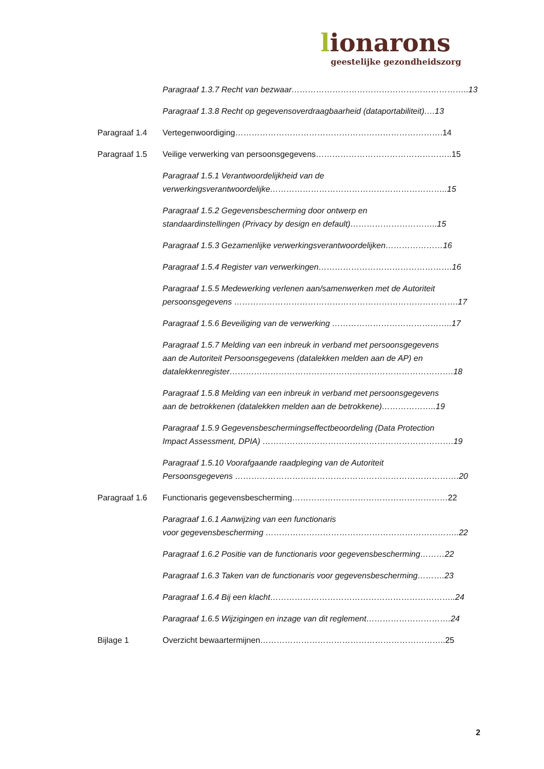lionarons
geestelijke gezondheidszorg
Paragraaf 1.3.7 Recht van bezwaar………………………………………………………..13
Paragraaf 1.3.8 Recht op gegevensoverdraagbaarheid (dataportabiliteit)….13
Paragraaf 1.4 Vertegenwoordiging………………………………………………………………….14
Paragraaf 1.5 Veilige verwerking van persoonsgegevens…………………………………………..15
Paragraaf 1.5.1 Verantwoordelijkheid van de
verwerkingsverantwoordelijke………………………………………………………..15
Paragraaf 1.5.2 Gegevensbescherming door ontwerp en
standaardinstellingen (Privacy by design en default)…………………………..15
Paragraaf 1.5.3 Gezamenlijke verwerkingsverantwoordelijken…………………16
Paragraaf 1.5.4 Register van verwerkingen………………………………………….16
Paragraaf 1.5.5 Medewerking verlenen aan/samenwerken met de Autoriteit
persoonsgegevens ……………………………………………………………………….17
Paragraaf 1.5.6 Beveiliging van de verwerking ……………………………………..17
Paragraaf 1.5.7 Melding van een inbreuk in verband met persoonsgegevens
aan de Autoriteit Persoonsgegevens (datalekken melden aan de AP) en
datalekkenregister……………………………………………………………………….18
Paragraaf 1.5.8 Melding van een inbreuk in verband met persoonsgegevens
aan de betrokkenen (datalekken melden aan de betrokkene)………………..19
Paragraaf 1.5.9 Gegevensbeschermingseffectbeoordeling (Data Protection
Impact Assessment, DPIA) …………………………………………………………….19
Paragraaf 1.5.10 Voorafgaande raadpleging van de Autoriteit
Persoonsgegevens ……………………………………………………………………….20
Paragraaf 1.6 Functionaris gegevensbescherming…………………………………………………22
Paragraaf 1.6.1 Aanwijzing van een functionaris
voor gegevensbescherming ……………………………………………………………..22
Paragraaf 1.6.2 Positie van de functionaris voor gegevensbescherming………22
Paragraaf 1.6.3 Taken van de functionaris voor gegevensbescherming……….23
Paragraaf 1.6.4 Bij een klacht…………………………………………………………..24
Paragraaf 1.6.5 Wijzigingen en inzage van dit reglement………………………….24
Bijlage 1 Overzicht bewaartermijnen…………………………………………………………..25
2